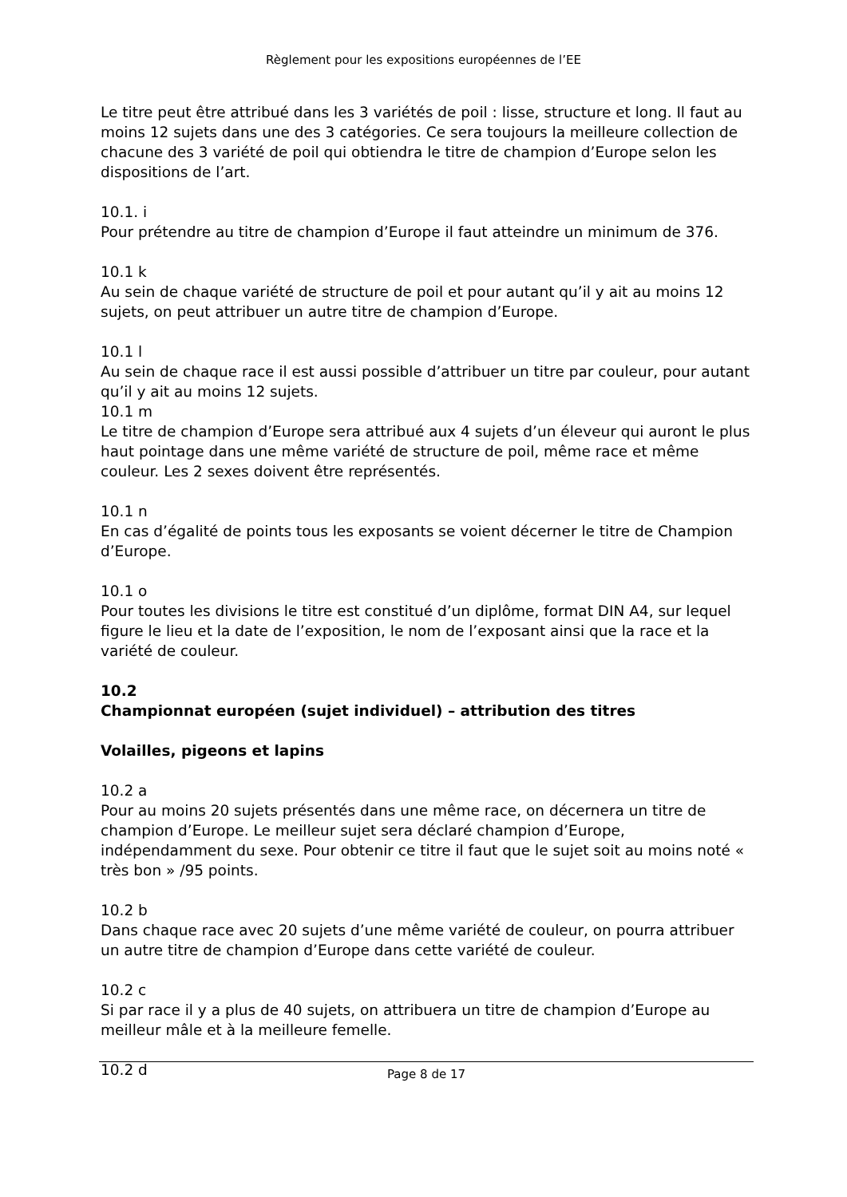Règlement pour les expositions européennes de l’EE
Le titre peut être attribué dans les 3 variétés de poil : lisse, structure et long. Il faut au moins 12 sujets dans une des 3 catégories. Ce sera toujours la meilleure collection de chacune des 3 variété de poil qui obtiendra le titre de champion d’Europe selon les dispositions de l’art.
10.1. i
Pour prétendre au titre de champion d’Europe il faut atteindre un minimum de 376.
10.1 k
Au sein de chaque variété de structure de poil et pour autant qu’il y ait au moins 12 sujets, on peut attribuer un autre titre de champion d’Europe.
10.1 l
Au sein de chaque race il est aussi possible d’attribuer un titre par couleur, pour autant qu’il y ait au moins 12 sujets.
10.1 m
Le titre de champion d’Europe sera attribué aux 4 sujets d’un éleveur qui auront le plus haut pointage dans une même variété de structure de poil, même race et même couleur. Les 2 sexes doivent être représentés.
10.1 n
En cas d’égalité de points tous les exposants se voient décerner le titre de Champion d’Europe.
10.1 o
Pour toutes les divisions le titre est constitué d’un diplôme, format DIN A4, sur lequel figure le lieu et la date de l’exposition, le nom de l’exposant ainsi que la race et la variété de couleur.
10.2
Championnat européen (sujet individuel) – attribution des titres
Volailles, pigeons et lapins
10.2 a
Pour au moins 20 sujets présentés dans une même race, on décernera un titre de champion d’Europe. Le meilleur sujet sera déclaré champion d’Europe, indépendamment du sexe. Pour obtenir ce titre il faut que le sujet soit au moins noté « très bon » /95 points.
10.2 b
Dans chaque race avec 20 sujets d’une même variété de couleur, on pourra attribuer un autre titre de champion d’Europe dans cette variété de couleur.
10.2 c
Si par race il y a plus de 40 sujets, on attribuera un titre de champion d’Europe au meilleur mâle et à la meilleure femelle.
10.2 d
Page 8 de 17